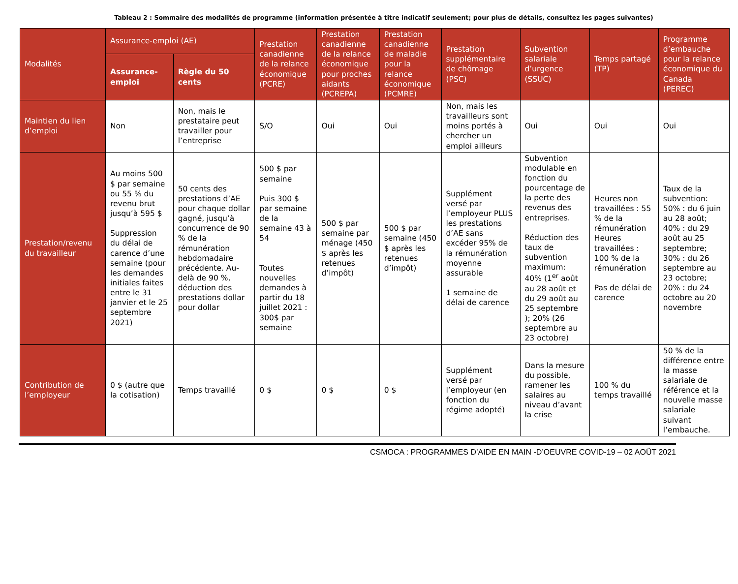Tableau 2 : Sommaire des modalités de programme (information présentée à titre indicatif seulement; pour plus de détails, consultez les pages suivantes)
| Modalités | Assurance-emploi (AE) | | Prestation canadienne de la relance économique (PCRE) | Prestation canadienne de la relance économique pour proches aidants (PCREPA) | Prestation canadienne de maladie pour la relance économique (PCMRE) | Prestation supplémentaire de chômage (PSC) | Subvention salariale d’urgence (SSUC) | Temps partagé (TP) | Programme d’embauche pour la relance économique du Canada (PEREC) |
| --- | --- | --- | --- | --- | --- | --- | --- | --- | --- |
| | Assurance-emploi | Règle du 50 cents | | | | | | | |
| Maintien du lien d’emploi | Non | Non, mais le prestataire peut travailler pour l’entreprise | S/O | Oui | Oui | Non, mais les travailleurs sont moins portés à chercher un emploi ailleurs | Oui | Oui | Oui |
| Prestation/revenu du travailleur | Au moins 500 $ par semaine ou 55 % du revenu brut jusqu’à 595 $ Suppression du délai de carence d’une semaine (pour les demandes initiales faites entre le 31 janvier et le 25 septembre 2021) | 50 cents des prestations d’AE pour chaque dollar gagné, jusqu’à concurrence de 90 % de la rémunération hebdomadaire précédente. Au-delà de 90 %, déduction des prestations dollar pour dollar | 500 $ par semaine Puis 300 $ par semaine de la semaine 43 à 54 Toutes nouvelles demandes à partir du 18 juillet 2021 : 300$ par semaine | 500 $ par semaine par ménage (450 $ après les retenues d’impôt) | 500 $ par semaine (450 $ après les retenues d’impôt) | Supplément versé par l’employeur PLUS les prestations d’AE sans excéder 95% de la rémunération moyenne assurable 1 semaine de délai de carence | Subvention modulable en fonction du pourcentage de la perte des revenus des entreprises. Réduction des taux de subvention maximum: 40% (1<sup>er</sup> août au 28 août et du 29 août au 25 septembre ); 20% (26 septembre au 23 octobre) | Heures non travaillées : 55 % de la rémunération Heures travaillées : 100 % de la rémunération Pas de délai de carence | Taux de la subvention: 50% : du 6 juin au 28 août; 40% : du 29 août au 25 septembre; 30% : du 26 septembre au 23 octobre; 20% : du 24 octobre au 20 novembre |
| Contribution de l’employeur | 0 $ (autre que la cotisation) | Temps travaillé | 0 $ | 0 $ | 0 $ | Supplément versé par l’employeur (en fonction du régime adopté) | Dans la mesure du possible, ramener les salaires au niveau d’avant la crise | 100 % du temps travaillé | 50 % de la différence entre la masse salariale de référence et la nouvelle masse salariale suivant l’embauche. |
CSMOCA : PROGRAMMES D’AIDE EN MAIN -D’OEUVRE COVID-19 – 02 AOÛT 2021